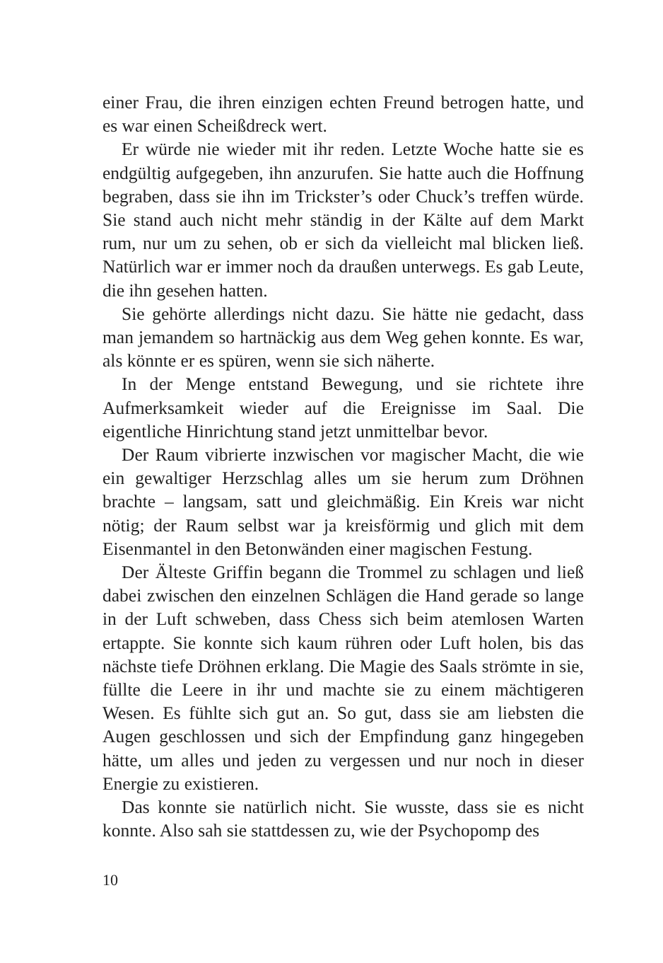einer Frau, die ihren einzigen echten Freund betrogen hatte, und es war einen Scheißdreck wert.
Er würde nie wieder mit ihr reden. Letzte Woche hatte sie es endgültig aufgegeben, ihn anzurufen. Sie hatte auch die Hoffnung begraben, dass sie ihn im Trickster’s oder Chuck’s treffen würde. Sie stand auch nicht mehr ständig in der Kälte auf dem Markt rum, nur um zu sehen, ob er sich da vielleicht mal blicken ließ. Natürlich war er immer noch da draußen unterwegs. Es gab Leute, die ihn gesehen hatten.
Sie gehörte allerdings nicht dazu. Sie hätte nie gedacht, dass man jemandem so hartnäckig aus dem Weg gehen konnte. Es war, als könnte er es spüren, wenn sie sich näherte.
In der Menge entstand Bewegung, und sie richtete ihre Aufmerksamkeit wieder auf die Ereignisse im Saal. Die eigentliche Hinrichtung stand jetzt unmittelbar bevor.
Der Raum vibrierte inzwischen vor magischer Macht, die wie ein gewaltiger Herzschlag alles um sie herum zum Dröhnen brachte – langsam, satt und gleichmäßig. Ein Kreis war nicht nötig; der Raum selbst war ja kreisförmig und glich mit dem Eisenmantel in den Betonwänden einer magischen Festung.
Der Älteste Griffin begann die Trommel zu schlagen und ließ dabei zwischen den einzelnen Schlägen die Hand gerade so lange in der Luft schweben, dass Chess sich beim atemlosen Warten ertappte. Sie konnte sich kaum rühren oder Luft holen, bis das nächste tiefe Dröhnen erklang. Die Magie des Saals strömte in sie, füllte die Leere in ihr und machte sie zu einem mächtigeren Wesen. Es fühlte sich gut an. So gut, dass sie am liebsten die Augen geschlossen und sich der Empfindung ganz hingegeben hätte, um alles und jeden zu vergessen und nur noch in dieser Energie zu existieren.
Das konnte sie natürlich nicht. Sie wusste, dass sie es nicht konnte. Also sah sie stattdessen zu, wie der Psychopomp des
10